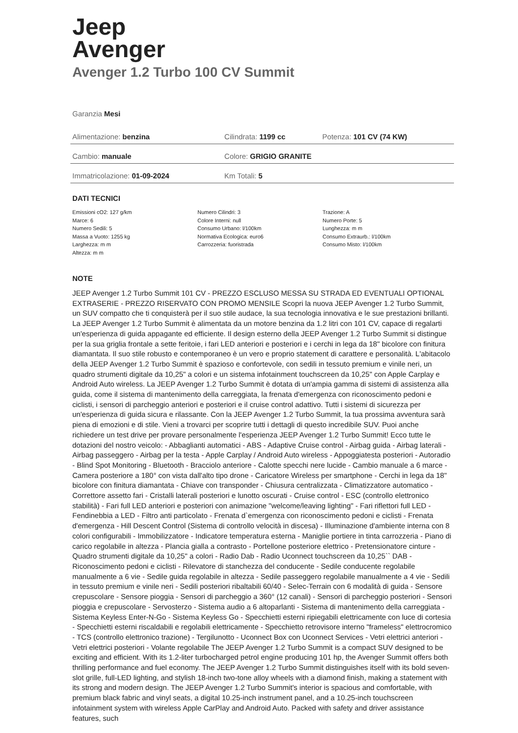Jeep
Avenger
Avenger 1.2 Turbo 100 CV Summit
Garanzia Mesi
| Alimentazione: benzina | Cilindrata: 1199 cc | Potenza: 101 CV (74 KW) |
| Cambio: manuale | Colore: GRIGIO GRANITE | |
| Immatricolazione: 01-09-2024 | Km Totali: 5 | |
DATI TECNICI
Emissioni cO2: 127 g/km
Marce: 6
Numero Sedili: 5
Massa a Vuoto: 1255 kg
Larghezza: m m
Altezza: m m
Numero Cilindri: 3
Colore Interni: null
Consumo Urbano: l/100km
Normativa Ecologica: euro6
Carrozzeria: fuoristrada
Trazione: A
Numero Porte: 5
Lunghezza: m m
Consumo Extraurb.: l/100km
Consumo Misto: l/100km
NOTE
JEEP Avenger 1.2 Turbo Summit 101 CV - PREZZO ESCLUSO MESSA SU STRADA ED EVENTUALI OPTIONAL EXTRASERIE - PREZZO RISERVATO CON PROMO MENSILE Scopri la nuova JEEP Avenger 1.2 Turbo Summit, un SUV compatto che ti conquisterà per il suo stile audace, la sua tecnologia innovativa e le sue prestazioni brillanti. La JEEP Avenger 1.2 Turbo Summit è alimentata da un motore benzina da 1.2 litri con 101 CV, capace di regalarti un'esperienza di guida appagante ed efficiente. Il design esterno della JEEP Avenger 1.2 Turbo Summit si distingue per la sua griglia frontale a sette feritoie, i fari LED anteriori e posteriori e i cerchi in lega da 18" bicolore con finitura diamantata. Il suo stile robusto e contemporaneo è un vero e proprio statement di carattere e personalità. L'abitacolo della JEEP Avenger 1.2 Turbo Summit è spazioso e confortevole, con sedili in tessuto premium e vinile neri, un quadro strumenti digitale da 10,25" a colori e un sistema infotainment touchscreen da 10,25" con Apple Carplay e Android Auto wireless. La JEEP Avenger 1.2 Turbo Summit è dotata di un'ampia gamma di sistemi di assistenza alla guida, come il sistema di mantenimento della carreggiata, la frenata d'emergenza con riconoscimento pedoni e ciclisti, i sensori di parcheggio anteriori e posteriori e il cruise control adattivo. Tutti i sistemi di sicurezza per un'esperienza di guida sicura e rilassante. Con la JEEP Avenger 1.2 Turbo Summit, la tua prossima avventura sarà piena di emozioni e di stile. Vieni a trovarci per scoprire tutti i dettagli di questo incredibile SUV. Puoi anche richiedere un test drive per provare personalmente l'esperienza JEEP Avenger 1.2 Turbo Summit! Ecco tutte le dotazioni del nostro veicolo: - Abbaglianti automatici - ABS - Adaptive Cruise control - Airbag guida - Airbag laterali - Airbag passeggero - Airbag per la testa - Apple Carplay / Android Auto wireless - Appoggiatesta posteriori - Autoradio - Blind Spot Monitoring - Bluetooth - Bracciolo anteriore - Calotte specchi nere lucide - Cambio manuale a 6 marce - Camera posteriore a 180° con vista dall'alto tipo drone - Caricatore Wireless per smartphone - Cerchi in lega da 18" bicolore con finitura diamantata - Chiave con transponder - Chiusura centralizzata - Climatizzatore automatico - Correttore assetto fari - Cristalli laterali posteriori e lunotto oscurati - Cruise control - ESC (controllo elettronico stabilità) - Fari full LED anteriori e posteriori con animazione "welcome/leaving lighting" - Fari riflettori full LED - Fendinebbia a LED - Filtro anti particolato - Frenata d`emergenza con riconoscimento pedoni e ciclisti - Frenata d'emergenza - Hill Descent Control (Sistema di controllo velocità in discesa) - Illuminazione d'ambiente interna con 8 colori configurabili - Immobilizzatore - Indicatore temperatura esterna - Maniglie portiere in tinta carrozzeria - Piano di carico regolabile in altezza - Plancia gialla a contrasto - Portellone posteriore elettrico - Pretensionatore cinture - Quadro strumenti digitale da 10,25" a colori - Radio Dab - Radio Uconnect touchscreen da 10,25`` DAB - Riconoscimento pedoni e ciclisti - Rilevatore di stanchezza del conducente - Sedile conducente regolabile manualmente a 6 vie - Sedile guida regolabile in altezza - Sedile passeggero regolabile manualmente a 4 vie - Sedili in tessuto premium e vinile neri - Sedili posteriori ribaltabili 60/40 - Selec-Terrain con 6 modalità di guida - Sensore crepuscolare - Sensore pioggia - Sensori di parcheggio a 360° (12 canali) - Sensori di parcheggio posteriori - Sensori pioggia e crepuscolare - Servosterzo - Sistema audio a 6 altoparlanti - Sistema di mantenimento della carreggiata - Sistema Keyless Enter-N-Go - Sistema Keyless Go - Specchietti esterni ripiegabili elettricamente con luce di cortesia - Specchietti esterni riscaldabili e regolabili elettricamente - Specchietto retrovisore interno "frameless" elettrocromico - TCS (controllo elettronico trazione) - Tergilunotto - Uconnect Box con Uconnect Services - Vetri elettrici anteriori - Vetri elettrici posteriori - Volante regolabile The JEEP Avenger 1.2 Turbo Summit is a compact SUV designed to be exciting and efficient. With its 1.2-liter turbocharged petrol engine producing 101 hp, the Avenger Summit offers both thrilling performance and fuel economy. The JEEP Avenger 1.2 Turbo Summit distinguishes itself with its bold seven-slot grille, full-LED lighting, and stylish 18-inch two-tone alloy wheels with a diamond finish, making a statement with its strong and modern design. The JEEP Avenger 1.2 Turbo Summit's interior is spacious and comfortable, with premium black fabric and vinyl seats, a digital 10.25-inch instrument panel, and a 10.25-inch touchscreen infotainment system with wireless Apple CarPlay and Android Auto. Packed with safety and driver assistance features, such